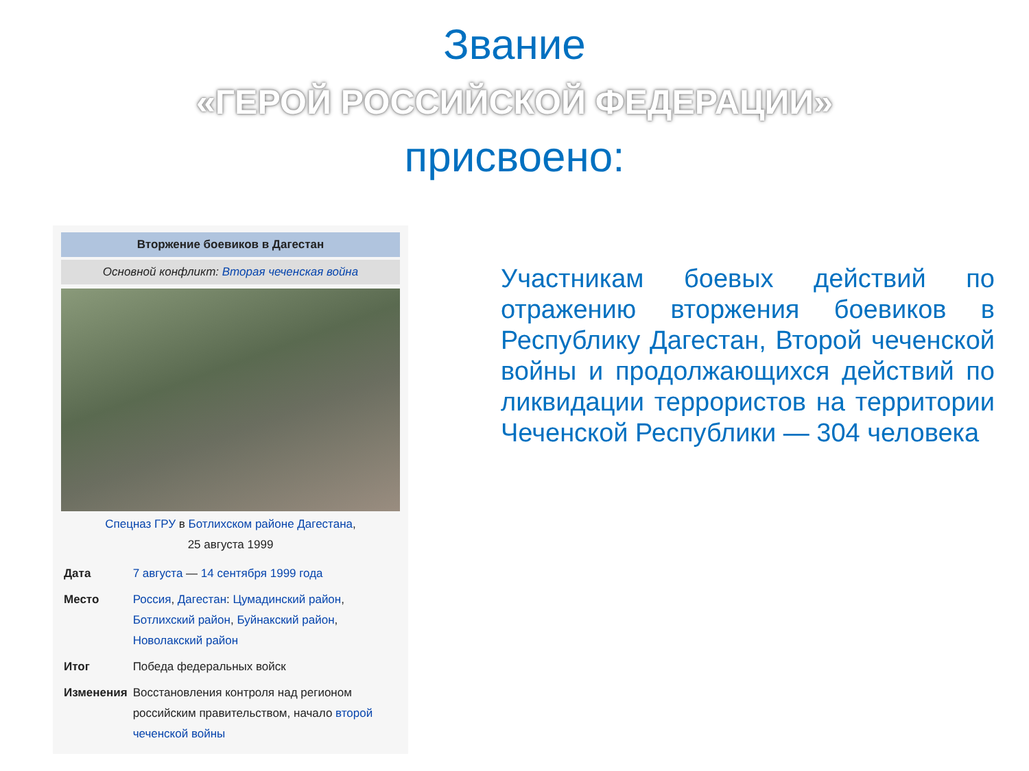Звание
«ГЕРОЙ РОССИЙСКОЙ ФЕДЕРАЦИИ»
присвоено:
Вторжение боевиков в Дагестан
Основной конфликт: Вторая чеченская война
Спецназ ГРУ в Ботлихском районе Дагестана,
25 августа 1999
| Дата | 7 августа — 14 сентября 1999 года |
| Место | Россия , Дагестан : Цумадинский район , Ботлихский район , Буйнакский район , Новолакский район |
| Итог | Победа федеральных войск |
| Изменения | Восстановления контроля над регионом российским правительством, начало второй чеченской войны |
Участникам боевых действий по отражению вторжения боевиков в Республику Дагестан, Второй чеченской войны и продолжающихся действий по ликвидации террористов на территории Чеченской Республики — 304 человека